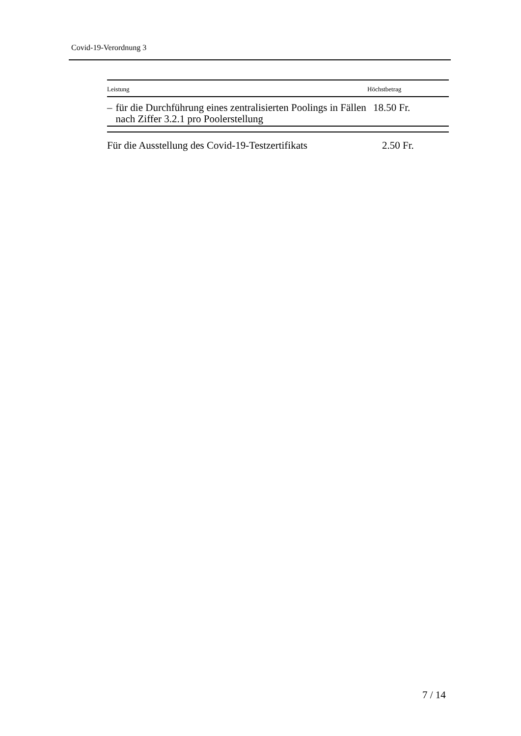Covid-19-Verordnung 3
| Leistung | Höchstbetrag |
| --- | --- |
| – für die Durchführung eines zentralisierten Poolings in Fällen nach Ziffer 3.2.1 pro Poolerstellung | 18.50 Fr. |
Für die Ausstellung des Covid-19-Testzertifikats 2.50 Fr.
7 / 14